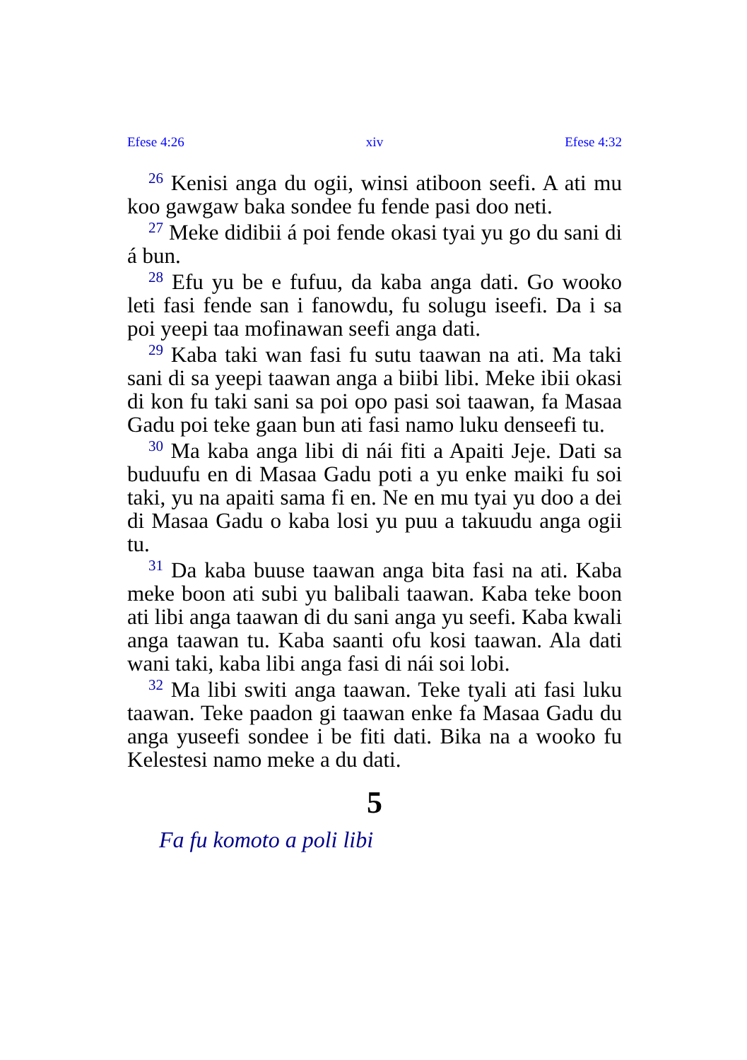Efese 4:26 xiv Efese 4:32
<sup>26</sup> Kenisi anga du ogii, winsi atiboon seefi. A ati mu koo gawgaw baka sondee fu fende pasi doo neti.
<sup>27</sup> Meke didibii á poi fende okasi tyai yu go du sani di á bun.
<sup>28</sup> Efu yu be e fufuu, da kaba anga dati. Go wooko leti fasi fende san i fanowdu, fu solugu iseefi. Da i sa poi yeepi taa mofinawan seefi anga dati.
<sup>29</sup> Kaba taki wan fasi fu sutu taawan na ati. Ma taki sani di sa yeepi taawan anga a biibi libi. Meke ibii okasi di kon fu taki sani sa poi opo pasi soi taawan, fa Masaa Gadu poi teke gaan bun ati fasi namo luku denseefi tu.
<sup>30</sup> Ma kaba anga libi di nái fiti a Apaiti Jeje. Dati sa buduufu en di Masaa Gadu poti a yu enke maiki fu soi taki, yu na apaiti sama fi en. Ne en mu tyai yu doo a dei di Masaa Gadu o kaba losi yu puu a takuudu anga ogii tu.
<sup>31</sup> Da kaba buuse taawan anga bita fasi na ati. Kaba meke boon ati subi yu balibali taawan. Kaba teke boon ati libi anga taawan di du sani anga yu seefi. Kaba kwali anga taawan tu. Kaba saanti ofu kosi taawan. Ala dati wani taki, kaba libi anga fasi di nái soi lobi.
<sup>32</sup> Ma libi switi anga taawan. Teke tyali ati fasi luku taawan. Teke paadon gi taawan enke fa Masaa Gadu du anga yuseefi sondee i be fiti dati. Bika na a wooko fu Kelestesi namo meke a du dati.
5
Fa fu komoto a poli libi